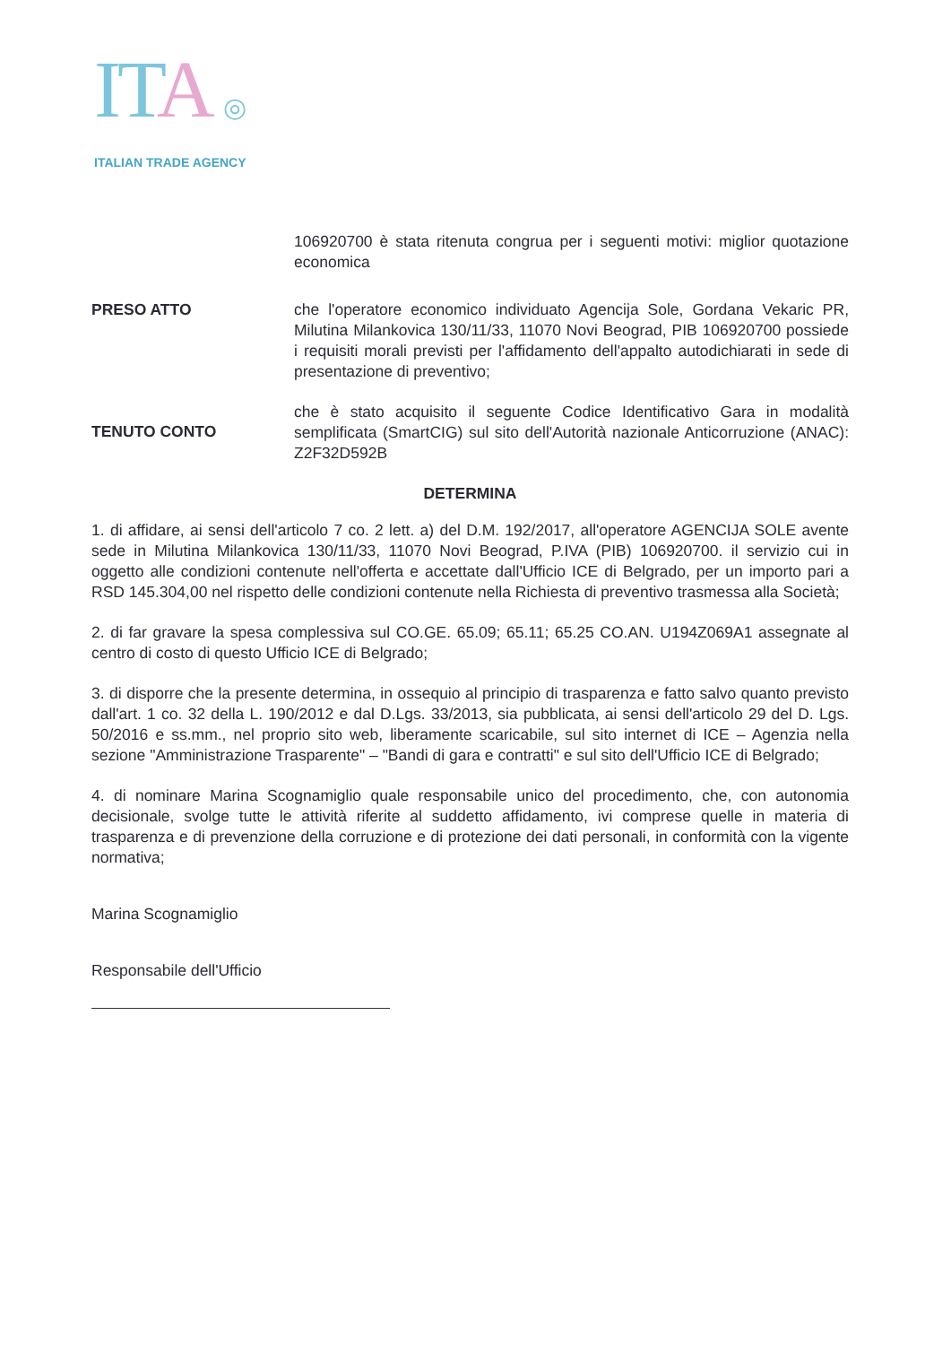ITA ◎
ITALIAN TRADE AGENCY
106920700 è stata ritenuta congrua per i seguenti motivi: miglior quotazione economica
PRESO ATTO che l'operatore economico individuato Agencija Sole, Gordana Vekaric PR, Milutina Milankovica 130/11/33, 11070 Novi Beograd, PIB 106920700 possiede i requisiti morali previsti per l'affidamento dell'appalto autodichiarati in sede di presentazione di preventivo;
TENUTO CONTO
che è stato acquisito il seguente Codice Identificativo Gara in modalità semplificata (SmartCIG) sul sito dell'Autorità nazionale Anticorruzione (ANAC): Z2F32D592B
DETERMINA
1. di affidare, ai sensi dell'articolo 7 co. 2 lett. a) del D.M. 192/2017, all'operatore AGENCIJA SOLE avente sede in Milutina Milankovica 130/11/33, 11070 Novi Beograd, P.IVA (PIB) 106920700. il servizio cui in oggetto alle condizioni contenute nell'offerta e accettate dall'Ufficio ICE di Belgrado, per un importo pari a RSD 145.304,00 nel rispetto delle condizioni contenute nella Richiesta di preventivo trasmessa alla Società;
2. di far gravare la spesa complessiva sul CO.GE. 65.09; 65.11; 65.25 CO.AN. U194Z069A1 assegnate al centro di costo di questo Ufficio ICE di Belgrado;
3. di disporre che la presente determina, in ossequio al principio di trasparenza e fatto salvo quanto previsto dall'art. 1 co. 32 della L. 190/2012 e dal D.Lgs. 33/2013, sia pubblicata, ai sensi dell'articolo 29 del D. Lgs. 50/2016 e ss.mm., nel proprio sito web, liberamente scaricabile, sul sito internet di ICE – Agenzia nella sezione "Amministrazione Trasparente" – "Bandi di gara e contratti" e sul sito dell'Ufficio ICE di Belgrado;
4. di nominare Marina Scognamiglio quale responsabile unico del procedimento, che, con autonomia decisionale, svolge tutte le attività riferite al suddetto affidamento, ivi comprese quelle in materia di trasparenza e di prevenzione della corruzione e di protezione dei dati personali, in conformità con la vigente normativa;
Marina Scognamiglio
Responsabile dell'Ufficio